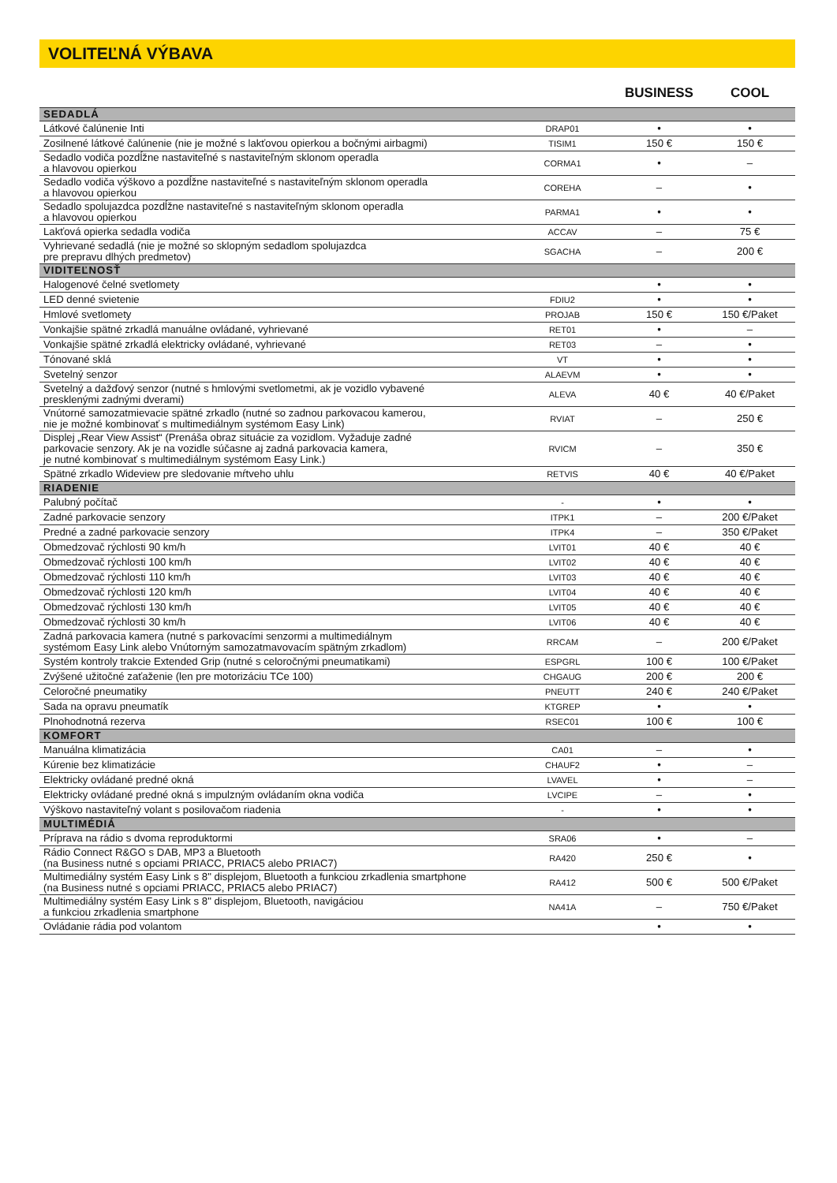VOLITEĽNÁ VÝBAVA
| | | BUSINESS | COOL |
| --- | --- | --- | --- |
| SEDADLÁ | | | |
| Látkové čalúnenie Inti | DRAP01 | • | • |
| Zosilnené látkové čalúnenie (nie je možné s lakťovou opierkou a bočnými airbagmi) | TISIM1 | 150 € | 150 € |
| Sedadlo vodiča pozdĺžne nastaviteľné s nastaviteľným sklonom operadla a hlavovou opierkou | CORMA1 | • | – |
| Sedadlo vodiča výškovo a pozdĺžne nastaviteľné s nastaviteľným sklonom operadla a hlavovou opierkou | COREHA | – | • |
| Sedadlo spolujazdca pozdĺžne nastaviteľné s nastaviteľným sklonom operadla a hlavovou opierkou | PARMA1 | • | • |
| Lakťová opierka sedadla vodiča | ACCAV | – | 75 € |
| Vyhrievané sedadlá (nie je možné so sklopným sedadlom spolujazdca pre prepravu dlhých predmetov) | SGACHA | – | 200 € |
| VIDITEĽNOSŤ | | | |
| Halogenové čelné svetlomety | | • | • |
| LED denné svietenie | FDIU2 | • | • |
| Hmlové svetlomety | PROJAB | 150 € | 150 €/Paket |
| Vonkajšie spätné zrkadlá manuálne ovládané, vyhrievané | RET01 | • | – |
| Vonkajšie spätné zrkadlá elektricky ovládané, vyhrievané | RET03 | – | • |
| Tónované sklá | VT | • | • |
| Svetelný senzor | ALAEVM | • | • |
| Svetelný a dažďový senzor (nutné s hmlovými svetlometmi, ak je vozidlo vybavené presklenými zadnými dverami) | ALEVA | 40 € | 40 €/Paket |
| Vnútorné samozatmievacie spätné zrkadlo (nutné so zadnou parkovacou kamerou, nie je možné kombinovať s multimediálnym systémom Easy Link) | RVIAT | – | 250 € |
| Displej „Rear View Assist“ (Prenáša obraz situácie za vozidlom. Vyžaduje zadné parkovacie senzory. Ak je na vozidle súčasne aj zadná parkovacia kamera, je nutné kombinovať s multimediálnym systémom Easy Link.) | RVICM | – | 350 € |
| Spätné zrkadlo Wideview pre sledovanie mŕtveho uhlu | RETVIS | 40 € | 40 €/Paket |
| RIADENIE | | | |
| Palubný počítač | - | • | • |
| Zadné parkovacie senzory | ITPK1 | – | 200 €/Paket |
| Predné a zadné parkovacie senzory | ITPK4 | – | 350 €/Paket |
| Obmedzovač rýchlosti 90 km/h | LVIT01 | 40 € | 40 € |
| Obmedzovač rýchlosti 100 km/h | LVIT02 | 40 € | 40 € |
| Obmedzovač rýchlosti 110 km/h | LVIT03 | 40 € | 40 € |
| Obmedzovač rýchlosti 120 km/h | LVIT04 | 40 € | 40 € |
| Obmedzovač rýchlosti 130 km/h | LVIT05 | 40 € | 40 € |
| Obmedzovač rýchlosti 30 km/h | LVIT06 | 40 € | 40 € |
| Zadná parkovacia kamera (nutné s parkovacími senzormi a multimediálnym systémom Easy Link alebo Vnútorným samozatmavovacím spätným zrkadlom) | RRCAM | – | 200 €/Paket |
| Systém kontroly trakcie Extended Grip (nutné s celoročnými pneumatikami) | ESPGRL | 100 € | 100 €/Paket |
| Zvýšené užitočné zaťaženie (len pre motorizáciu TCe 100) | CHGAUG | 200 € | 200 € |
| Celoročné pneumatiky | PNEUTT | 240 € | 240 €/Paket |
| Sada na opravu pneumatík | KTGREP | • | • |
| Plnohodnotná rezerva | RSEC01 | 100 € | 100 € |
| KOMFORT | | | |
| Manuálna klimatizácia | CA01 | – | • |
| Kúrenie bez klimatizácie | CHAUF2 | • | – |
| Elektricky ovládané predné okná | LVAVEL | • | – |
| Elektricky ovládané predné okná s impulzným ovládaním okna vodiča | LVCIPE | – | • |
| Výškovo nastaviteľný volant s posilovačom riadenia | - | • | • |
| MULTIMÉDIÁ | | | |
| Príprava na rádio s dvoma reproduktormi | SRA06 | • | – |
| Rádio Connect R&GO s DAB, MP3 a Bluetooth (na Business nutné s opciami PRIACC, PRIAC5 alebo PRIAC7) | RA420 | 250 € | • |
| Multimediálny systém Easy Link s 8" displejom, Bluetooth a funkciou zrkadlenia smartphone (na Business nutné s opciami PRIACC, PRIAC5 alebo PRIAC7) | RA412 | 500 € | 500 €/Paket |
| Multimediálny systém Easy Link s 8" displejom, Bluetooth, navigáciou a funkciou zrkadlenia smartphone | NA41A | – | 750 €/Paket |
| Ovládanie rádia pod volantom | | • | • |